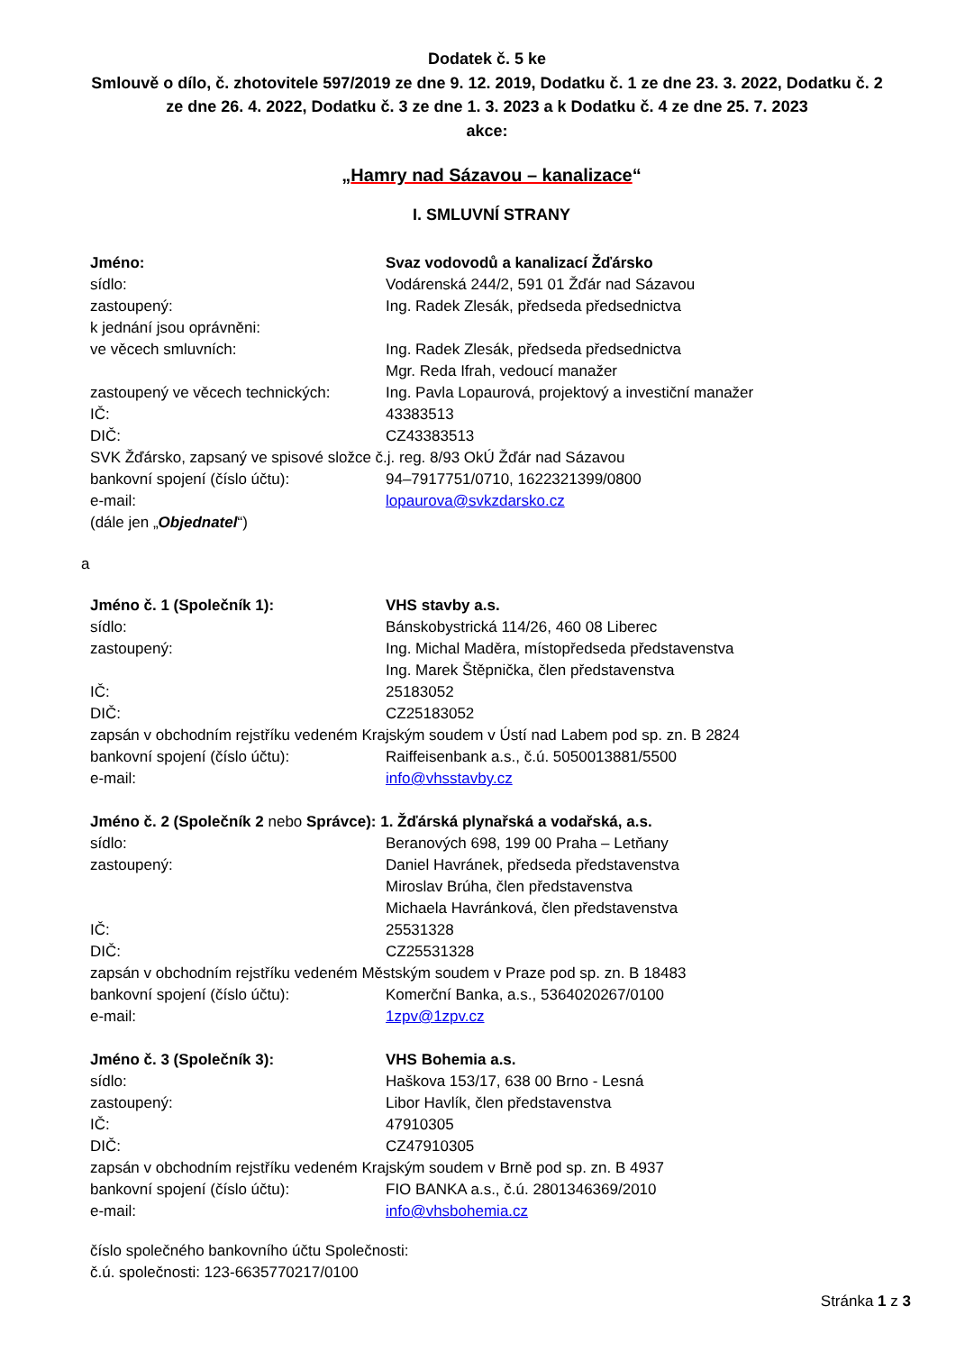Dodatek č. 5 ke
Smlouvě o dílo, č. zhotovitele 597/2019 ze dne 9. 12. 2019, Dodatku č. 1 ze dne 23. 3. 2022, Dodatku č. 2 ze dne 26. 4. 2022, Dodatku č. 3 ze dne 1. 3. 2023 a k Dodatku č. 4 ze dne 25. 7. 2023
akce:
„Hamry nad Sázavou – kanalizace“
I. SMLUVNÍ STRANY
Jméno: Svaz vodovodů a kanalizací Žďársko
sídlo: Vodárenská 244/2, 591 01 Žďár nad Sázavou
zastoupený: Ing. Radek Zlesák, předseda předsednictva
k jednání jsou oprávněni:
ve věcech smluvních: Ing. Radek Zlesák, předseda předsednictva
Mgr. Reda Ifrah, vedoucí manažer
zastoupený ve věcech technických: Ing. Pavla Lopaurová, projektový a investiční manažer
IČ: 43383513
DIČ: CZ43383513
SVK Žďársko, zapsaný ve spisové složce č.j. reg. 8/93 OkÚ Žďár nad Sázavou
bankovní spojení (číslo účtu): 94–7917751/0710, 1622321399/0800
e-mail: lopaurova@svkzdarsko.cz
(dále jen „Objednatel“)
a
Jméno č. 1 (Společník 1): VHS stavby a.s.
sídlo: Bánskobystrická 114/26, 460 08 Liberec
zastoupený: Ing. Michal Maděra, místopředseda představenstva
Ing. Marek Štěpnička, člen představenstva
IČ: 25183052
DIČ: CZ25183052
zapsán v obchodním rejstříku vedeném Krajským soudem v Ústí nad Labem pod sp. zn. B 2824
bankovní spojení (číslo účtu): Raiffeisenbank a.s., č.ú. 5050013881/5500
e-mail: info@vhsstavby.cz
Jméno č. 2 (Společník 2 nebo Správce): 1. Žďárská plynařská a vodařská, a.s.
sídlo: Beranových 698, 199 00 Praha – Letňany
zastoupený: Daniel Havránek, předseda představenstva
Miroslav Brúha, člen představenstva
Michaela Havránková, člen představenstva
IČ: 25531328
DIČ: CZ25531328
zapsán v obchodním rejstříku vedeném Městským soudem v Praze pod sp. zn. B 18483
bankovní spojení (číslo účtu): Komerční Banka, a.s., 5364020267/0100
e-mail: 1zpv@1zpv.cz
Jméno č. 3 (Společník 3): VHS Bohemia a.s.
sídlo: Haškova 153/17, 638 00 Brno - Lesná
zastoupený: Libor Havlík, člen představenstva
IČ: 47910305
DIČ: CZ47910305
zapsán v obchodním rejstříku vedeném Krajským soudem v Brně pod sp. zn. B 4937
bankovní spojení (číslo účtu): FIO BANKA a.s., č.ú. 2801346369/2010
e-mail: info@vhsbohemia.cz
číslo společného bankovního účtu Společnosti:
č.ú. společnosti: 123-6635770217/0100
Stránka 1 z 3